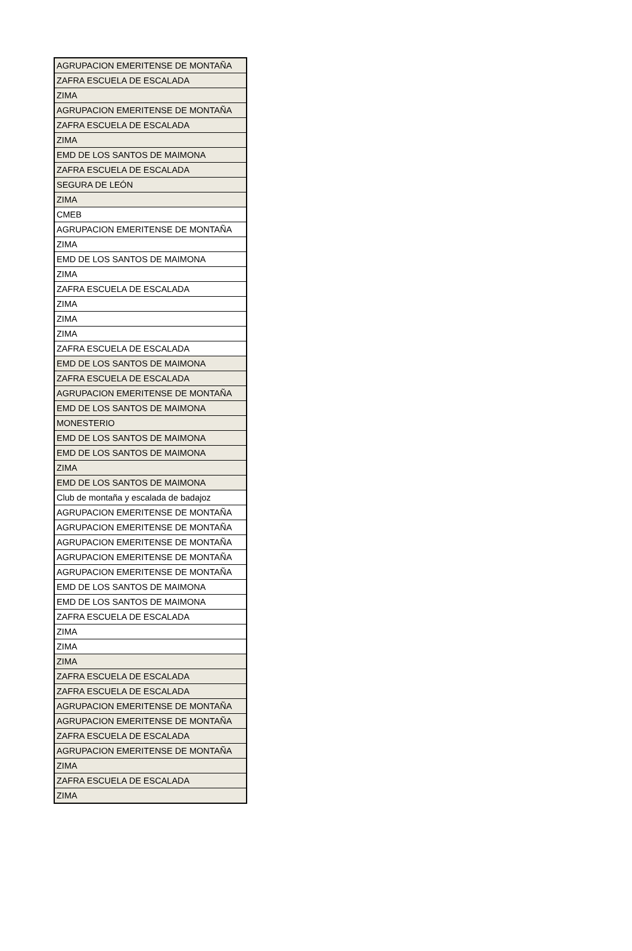| AGRUPACION EMERITENSE DE MONTAÑA |
| ZAFRA ESCUELA DE ESCALADA |
| ZIMA |
| AGRUPACION EMERITENSE DE MONTAÑA |
| ZAFRA ESCUELA DE ESCALADA |
| ZIMA |
| EMD DE LOS SANTOS DE MAIMONA |
| ZAFRA ESCUELA DE ESCALADA |
| SEGURA DE LEÓN |
| ZIMA |
| CMEB |
| AGRUPACION EMERITENSE DE MONTAÑA |
| ZIMA |
| EMD DE LOS SANTOS DE MAIMONA |
| ZIMA |
| ZAFRA ESCUELA DE ESCALADA |
| ZIMA |
| ZIMA |
| ZIMA |
| ZAFRA ESCUELA DE ESCALADA |
| EMD DE LOS SANTOS DE MAIMONA |
| ZAFRA ESCUELA DE ESCALADA |
| AGRUPACION EMERITENSE DE MONTAÑA |
| EMD DE LOS SANTOS DE MAIMONA |
| MONESTERIO |
| EMD DE LOS SANTOS DE MAIMONA |
| EMD DE LOS SANTOS DE MAIMONA |
| ZIMA |
| EMD DE LOS SANTOS DE MAIMONA |
| Club de montaña y escalada de badajoz |
| AGRUPACION EMERITENSE DE MONTAÑA |
| AGRUPACION EMERITENSE DE MONTAÑA |
| AGRUPACION EMERITENSE DE MONTAÑA |
| AGRUPACION EMERITENSE DE MONTAÑA |
| AGRUPACION EMERITENSE DE MONTAÑA |
| EMD DE LOS SANTOS DE MAIMONA |
| EMD DE LOS SANTOS DE MAIMONA |
| ZAFRA ESCUELA DE ESCALADA |
| ZIMA |
| ZIMA |
| ZIMA |
| ZAFRA ESCUELA DE ESCALADA |
| ZAFRA ESCUELA DE ESCALADA |
| AGRUPACION EMERITENSE DE MONTAÑA |
| AGRUPACION EMERITENSE DE MONTAÑA |
| ZAFRA ESCUELA DE ESCALADA |
| AGRUPACION EMERITENSE DE MONTAÑA |
| ZIMA |
| ZAFRA ESCUELA DE ESCALADA |
| ZIMA |